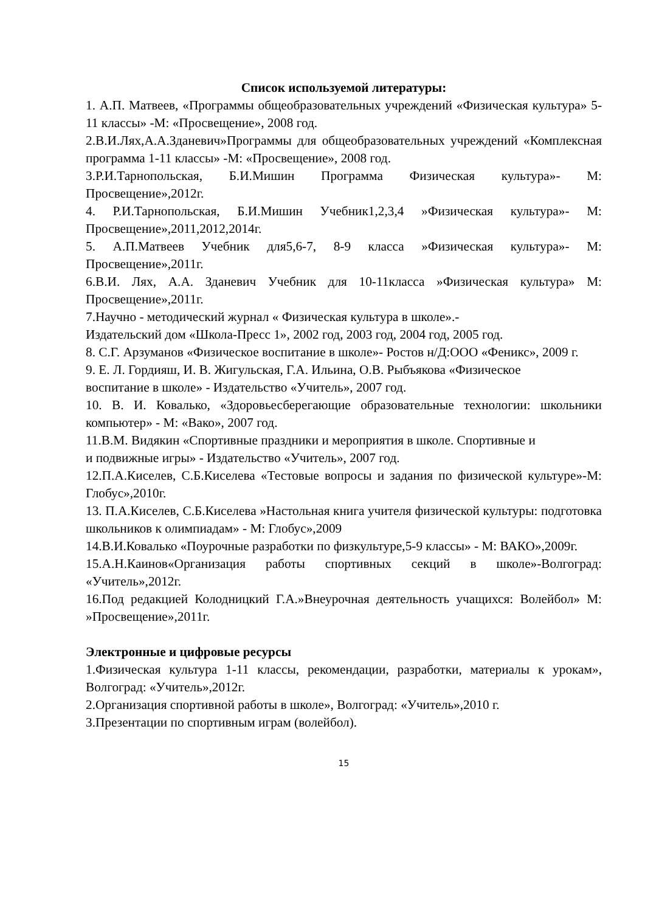Список используемой литературы:
1. А.П. Матвеев, «Программы общеобразовательных учреждений «Физическая культура» 5-11 классы» -М: «Просвещение», 2008 год.
2.В.И.Лях,А.А.Зданевич»Программы для общеобразовательных учреждений «Комплексная программа 1-11 классы» -М: «Просвещение», 2008 год.
3.Р.И.Тарнопольская, Б.И.Мишин Программа Физическая культура»- М: Просвещение»,2012г.
4. Р.И.Тарнопольская, Б.И.Мишин Учебник1,2,3,4 »Физическая культура»- М: Просвещение»,2011,2012,2014г.
5. А.П.Матвеев Учебник для5,6-7, 8-9 класса »Физическая культура»- М: Просвещение»,2011г.
6.В.И. Лях, А.А. Зданевич Учебник для 10-11класса »Физическая культура» М: Просвещение»,2011г.
7.Научно - методический журнал « Физическая культура в школе».-
Издательский дом «Школа-Пресс 1», 2002 год, 2003 год, 2004 год, 2005 год.
8. С.Г. Арзуманов «Физическое воспитание в школе»- Ростов н/Д:ООО «Феникс», 2009 г.
9. Е. Л. Гордияш, И. В. Жигульская, Г.А. Ильина, О.В. Рыбъякова «Физическое
воспитание в школе» - Издательство «Учитель», 2007 год.
10. В. И. Ковалько, «Здоровьесберегающие образовательные технологии: школьники компьютер» - М: «Вако», 2007 год.
11.В.М. Видякин «Спортивные праздники и мероприятия в школе. Спортивные и
и подвижные игры» - Издательство «Учитель», 2007 год.
12.П.А.Киселев, С.Б.Киселева «Тестовые вопросы и задания по физической культуре»-М: Глобус»,2010г.
13. П.А.Киселев, С.Б.Киселева »Настольная книга учителя физической культуры: подготовка школьников к олимпиадам» - М: Глобус»,2009
14.В.И.Ковалько «Поурочные разработки по физкультуре,5-9 классы» - М: ВАКО»,2009г.
15.А.Н.Каинов«Организация работы спортивных секций в школе»-Волгоград: «Учитель»,2012г.
16.Под редакцией Колодницкий Г.А.»Внеурочная деятельность учащихся: Волейбол» М: »Просвещение»,2011г.
Электронные и цифровые ресурсы
1.Физическая культура 1-11 классы, рекомендации, разработки, материалы к урокам», Волгоград: «Учитель»,2012г.
2.Организация спортивной работы в школе», Волгоград: «Учитель»,2010 г.
3.Презентации по спортивным играм (волейбол).
15